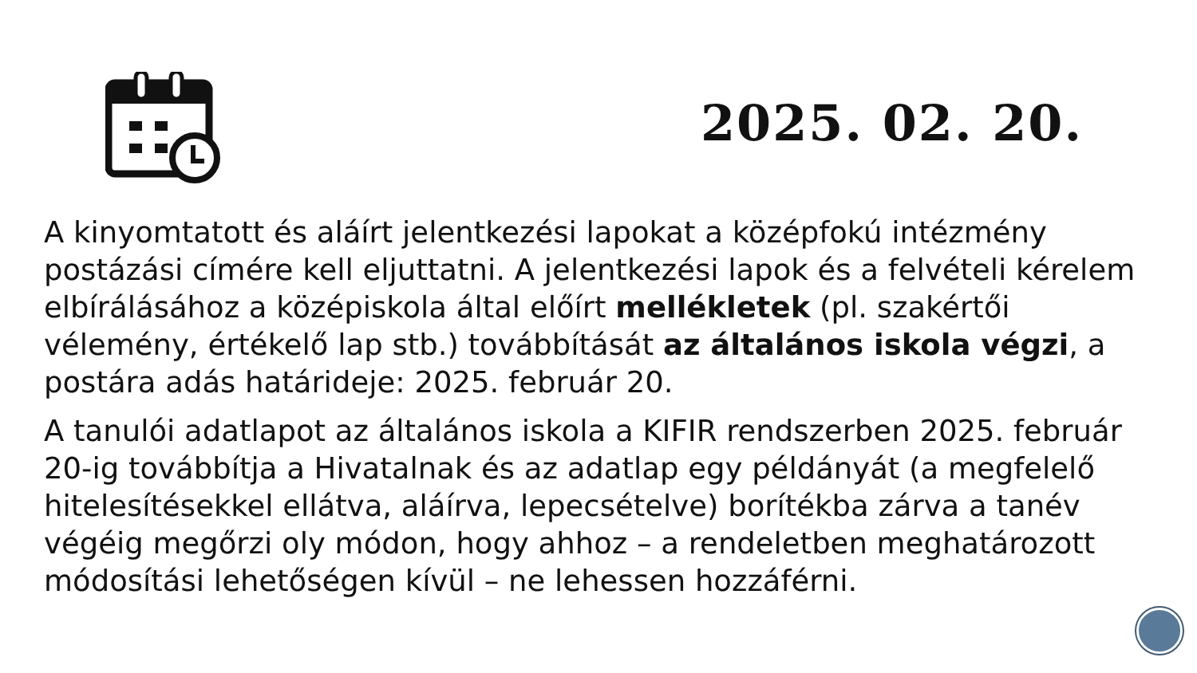2025. 02. 20.
A kinyomtatott és aláírt jelentkezési lapokat a középfokú intézmény postázási címére kell eljuttatni. A jelentkezési lapok és a felvételi kérelem elbírálásához a középiskola által előírt mellékletek (pl. szakértői vélemény, értékelő lap stb.) továbbítását az általános iskola végzi, a postára adás határideje: 2025. február 20.
A tanulói adatlapot az általános iskola a KIFIR rendszerben 2025. február 20-ig továbbítja a Hivatalnak és az adatlap egy példányát (a megfelelő hitelesítésekkel ellátva, aláírva, lepecsételve) borítékba zárva a tanév végéig megőrzi oly módon, hogy ahhoz – a rendeletben meghatározott módosítási lehetőségen kívül – ne lehessen hozzáférni.